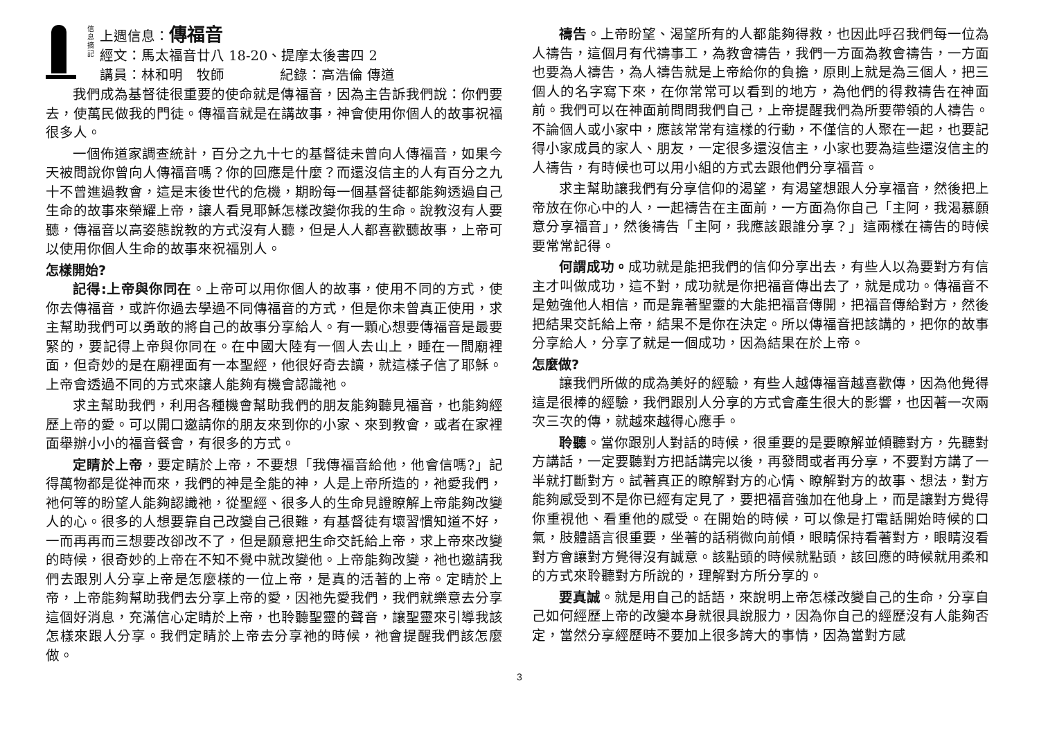信 息 摘 記
上週信息：傳福音
經文：馬太福音廿八 18-20、提摩太後書四 2
講員：林和明　牧師　　　　紀錄：高浩倫 傳道
我們成為基督徒很重要的使命就是傳福音，因為主告訴我們說：你們要去，使萬民做我的門徒。傳福音就是在講故事，神會使用你個人的故事祝福很多人。
一個佈道家調查統計，百分之九十七的基督徒未曾向人傳福音，如果今天被問說你曾向人傳福音嗎？你的回應是什麼？而還沒信主的人有百分之九十不曾進過教會，這是末後世代的危機，期盼每一個基督徒都能夠透過自己生命的故事來榮耀上帝，讓人看見耶穌怎樣改變你我的生命。說教沒有人要聽，傳福音以高姿態說教的方式沒有人聽，但是人人都喜歡聽故事，上帝可以使用你個人生命的故事來祝福別人。
怎樣開始?
記得:上帝與你同在。上帝可以用你個人的故事，使用不同的方式，使你去傳福音，或許你過去學過不同傳福音的方式，但是你未曾真正使用，求主幫助我們可以勇敢的將自己的故事分享給人。有一顆心想要傳福音是最要緊的，要記得上帝與你同在。在中國大陸有一個人去山上，睡在一間廟裡面，但奇妙的是在廟裡面有一本聖經，他很好奇去讀，就這樣子信了耶穌。上帝會透過不同的方式來讓人能夠有機會認識祂。
求主幫助我們，利用各種機會幫助我們的朋友能夠聽見福音，也能夠經歷上帝的愛。可以開口邀請你的朋友來到你的小家、來到教會，或者在家裡面舉辦小小的福音餐會，有很多的方式。
定睛於上帝，要定睛於上帝，不要想「我傳福音給他，他會信嗎?」記得萬物都是從神而來，我們的神是全能的神，人是上帝所造的，祂愛我們，祂何等的盼望人能夠認識祂，從聖經、很多人的生命見證瞭解上帝能夠改變人的心。很多的人想要靠自己改變自己很難，有基督徒有壞習慣知道不好，一而再再而三想要改卻改不了，但是願意把生命交託給上帝，求上帝來改變的時候，很奇妙的上帝在不知不覺中就改變他。上帝能夠改變，祂也邀請我們去跟別人分享上帝是怎麼樣的一位上帝，是真的活著的上帝。定睛於上帝，上帝能夠幫助我們去分享上帝的愛，因祂先愛我們，我們就樂意去分享這個好消息，充滿信心定睛於上帝，也聆聽聖靈的聲音，讓聖靈來引導我該怎樣來跟人分享。我們定睛於上帝去分享祂的時候，祂會提醒我們該怎麼做。
禱告。上帝盼望、渴望所有的人都能夠得救，也因此呼召我們每一位為人禱告，這個月有代禱事工，為教會禱告，我們一方面為教會禱告，一方面也要為人禱告，為人禱告就是上帝給你的負擔，原則上就是為三個人，把三個人的名字寫下來，在你常常可以看到的地方，為他們的得救禱告在神面前。我們可以在神面前問問我們自己，上帝提醒我們為所要帶領的人禱告。不論個人或小家中，應該常常有這樣的行動，不僅信的人聚在一起，也要記得小家成員的家人、朋友，一定很多還沒信主，小家也要為這些還沒信主的人禱告，有時候也可以用小組的方式去跟他們分享福音。
求主幫助讓我們有分享信仰的渴望，有渴望想跟人分享福音，然後把上帝放在你心中的人，一起禱告在主面前，一方面為你自己「主阿，我渴慕願意分享福音」，然後禱告「主阿，我應該跟誰分享？」這兩樣在禱告的時候要常常記得。
何謂成功。成功就是能把我們的信仰分享出去，有些人以為要對方有信主才叫做成功，這不對，成功就是你把福音傳出去了，就是成功。傳福音不是勉強他人相信，而是靠著聖靈的大能把福音傳開，把福音傳給對方，然後把結果交託給上帝，結果不是你在決定。所以傳福音把該講的，把你的故事分享給人，分享了就是一個成功，因為結果在於上帝。
怎麼做?
讓我們所做的成為美好的經驗，有些人越傳福音越喜歡傳，因為他覺得這是很棒的經驗，我們跟別人分享的方式會產生很大的影響，也因著一次兩次三次的傳，就越來越得心應手。
聆聽。當你跟別人對話的時候，很重要的是要瞭解並傾聽對方，先聽對方講話，一定要聽對方把話講完以後，再發問或者再分享，不要對方講了一半就打斷對方。試著真正的瞭解對方的心情、瞭解對方的故事、想法，對方能夠感受到不是你已經有定見了，要把福音強加在他身上，而是讓對方覺得你重視他、看重他的感受。在開始的時候，可以像是打電話開始時候的口氣，肢體語言很重要，坐著的話稍微向前傾，眼睛保持看著對方，眼睛沒看對方會讓對方覺得沒有誠意。該點頭的時候就點頭，該回應的時候就用柔和的方式來聆聽對方所說的，理解對方所分享的。
要真誠。就是用自己的話語，來說明上帝怎樣改變自己的生命，分享自己如何經歷上帝的改變本身就很具說服力，因為你自己的經歷沒有人能夠否定，當然分享經歷時不要加上很多誇大的事情，因為當對方感
3